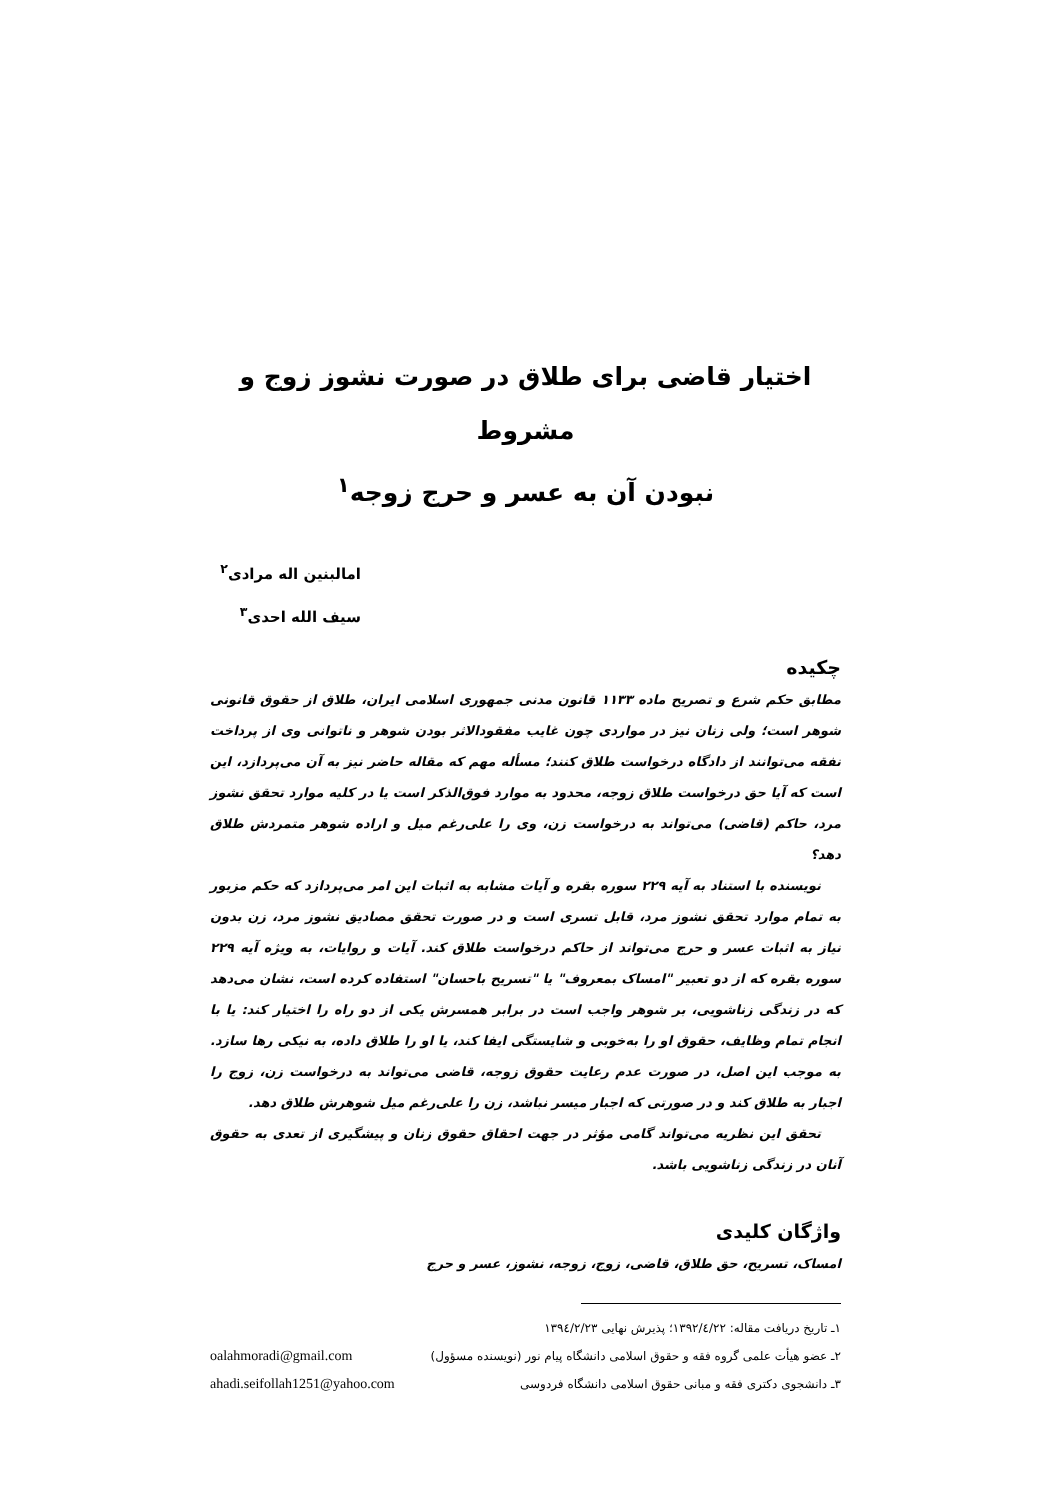اختیار قاضی برای طلاق در صورت نشوز زوج و مشروط
نبودن آن به عسر و حرج زوجه<sup>۱</sup>
امالبنین اله مرادی<sup>۲</sup>
سیف الله احدی<sup>۳</sup>
چکیده
مطابق حکم شرع و تصریح ماده ۱۱۳۳ قانون مدنی جمهوری اسلامی ایران، طلاق از حقوق قانونی شوهر است؛ ولی زنان نیز در مواردی چون غایب مفقودالاثر بودن شوهر و ناتوانی وی از پرداخت نفقه می‌توانند از دادگاه درخواست طلاق کنند؛ مسأله مهم که مقاله حاضر نیز به آن می‌پردازد، این است که آیا حق درخواست طلاق زوجه، محدود به موارد فوق‌الذکر است یا در کلیه موارد تحقق نشوز مرد، حاکم (قاضی) می‌تواند به درخواست زن، وی را علی‌رغم میل و اراده شوهر متمردش طلاق دهد؟
نویسنده با استناد به آیه ۲۲۹ سوره بقره و آیات مشابه به اثبات این امر می‌پردازد که حکم مزبور به تمام موارد تحقق نشوز مرد، قابل تسری است و در صورت تحقق مصادیق نشوز مرد، زن بدون نیاز به اثبات عسر و حرج می‌تواند از حاکم درخواست طلاق کند. آیات و روایات، به ویژه آیه ۲۲۹ سوره بقره که از دو تعبیر "امساک بمعروف" یا "تسریح باحسان" استفاده کرده است، نشان می‌دهد که در زندگی زناشویی، بر شوهر واجب است در برابر همسرش یکی از دو راه را اختیار کند: یا با انجام تمام وظایف، حقوق او را به‌خوبی و شایستگی ایفا کند، یا او را طلاق داده، به نیکی رها سازد. به موجب این اصل، در صورت عدم رعایت حقوق زوجه، قاضی می‌تواند به درخواست زن، زوج را اجبار به طلاق کند و در صورتی که اجبار میسر نباشد، زن را علی‌رغم میل شوهرش طلاق دهد.
تحقق این نظریه می‌تواند گامی مؤثر در جهت احقاق حقوق زنان و پیشگیری از تعدی به حقوق آنان در زندگی زناشویی باشد.
واژگان کلیدی
امساک، تسریح، حق طلاق، قاضی، زوج، زوجه، نشوز، عسر و حرج
۱ـ تاریخ دریافت مقاله: ۱۳۹۲/٤/۲۲؛ پذیرش نهایی ۱۳۹٤/۲/۲۳
۲ـ عضو هیأت علمی گروه فقه و حقوق اسلامی دانشگاه پیام نور (نویسنده مسؤول) oalahmoradi@gmail.com
۳ـ دانشجوی دکتری فقه و مبانی حقوق اسلامی دانشگاه فردوسی ahadi.seifollah1251@yahoo.com